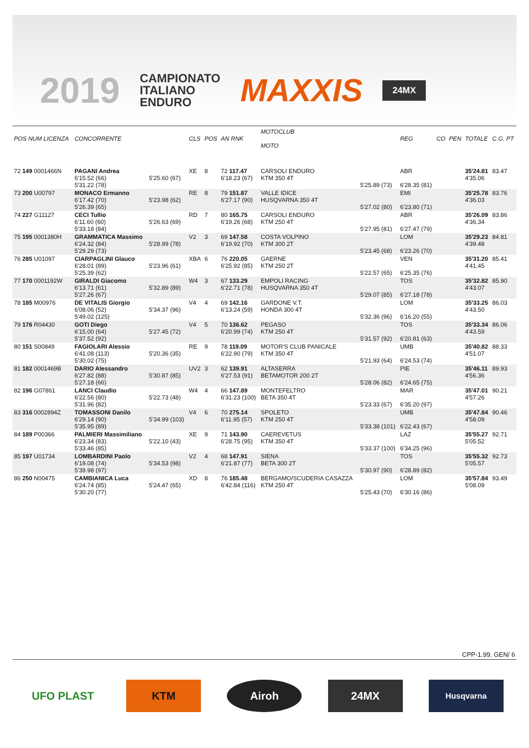2019 CAMPIONATO
ITALIANO
ENDURO MAXXIS 24MX
| POS NUM LICENZA | CONCORRENTE | | CLS | POS | AN RNK | MOTOCLUB MOTO | | REG | CO | PEN | TOTALE | C.G. PT |
| --- | --- | --- | --- | --- | --- | --- | --- | --- | --- | --- | --- | --- |
| 72 149 0001466N | PAGANI Andrea 6'15.52 (66) 5'31.22 (78) | 5'25.60 (67) | XE | 8 | 72 117.47 6'18.23 (67) | CARSOLI ENDURO KTM 350 4T | 5'25.89 (73) | ABR 6'28.35 (81) | | | 35'24.81 4'35.06 | 83.47 |
| 73 200 U00797 | MONACO Ermanno 6'17.42 (70) 5'26.39 (65) | 5'23.98 (62) | RE | 8 | 79 151.87 6'27.17 (90) | VALLE IDICE HUSQVARNA 350 4T | 5'27.02 (80) | EMI 6'23.80 (71) | | | 35'25.78 4'36.03 | 83.76 |
| 74 227 G11127 | CECI Tullio 6'11.60 (60) 5'33.18 (84) | 5'26.63 (69) | RD | 7 | 80 165.75 6'19.26 (68) | CARSOLI ENDURO KTM 250 4T | 5'27.95 (81) | ABR 6'27.47 (79) | | | 35'26.09 4'36.34 | 83.86 |
| 75 195 0001380H | GRAMMATICA Massimo 6'24.32 (84) 5'29.29 (73) | 5'28.99 (78) | V2 | 3 | 69 147.58 6'19.92 (70) | COSTA VOLPINO KTM 300 2T | 5'23.45 (68) | LOM 6'23.26 (70) | | | 35'29.23 4'39.48 | 84.81 |
| 76 285 U01097 | CIARPAGLINI Glauco 6'28.01 (89) 5'25.39 (62) | 5'23.96 (61) | XBA | 6 | 76 220.05 6'25.92 (85) | GAERNE KTM 250 2T | 5'22.57 (65) | VEN 6'25.35 (76) | | | 35'31.20 4'41.45 | 85.41 |
| 77 170 0001192W | GIRALDI Giacomo 6'13.71 (61) 5'27.26 (67) | 5'32.89 (89) | W4 | 3 | 67 133.29 6'22.71 (78) | EMPOLI RACING HUSQVARNA 350 4T | 5'29.07 (85) | TOS 6'27.18 (78) | | | 35'32.82 4'43.07 | 85.90 |
| 78 185 M00976 | DE VITALIS Giorgio 6'08.06 (52) 5'49.02 (125) | 5'34.37 (96) | V4 | 4 | 69 142.16 6'13.24 (59) | GARDONE V.T. HONDA 300 4T | 5'32.36 (96) | LOM 6'16.20 (55) | | | 35'33.25 4'43.50 | 86.03 |
| 79 176 R04430 | GOTI Diego 6'15.00 (64) 5'37.52 (92) | 5'27.45 (72) | V4 | 5 | 70 136.62 6'20.99 (74) | PEGASO KTM 250 4T | 5'31.57 (92) | TOS 6'20.81 (63) | | | 35'33.34 4'43.59 | 86.06 |
| 80 151 S00849 | FAGIOLARI Alessio 6'41.08 (113) 5'30.02 (75) | 5'20.36 (35) | RE | 9 | 78 119.09 6'22.90 (79) | MOTOR'S CLUB PANICALE KTM 350 4T | 5'21.93 (64) | UMB 6'24.53 (74) | | | 35'40.82 4'51.07 | 88.33 |
| 81 182 0001469B | DARIO Alessandro 6'27.82 (88) 5'27.18 (66) | 5'30.87 (85) | UV2 | 3 | 62 139.91 6'27.53 (91) | ALTASERRA BETAMOTOR 200 2T | 5'28.06 (82) | PIE 6'24.65 (75) | | | 35'46.11 4'56.36 | 89.93 |
| 82 196 G07861 | LANCI Claudio 6'22.56 (80) 5'31.96 (82) | 5'22.73 (48) | W4 | 4 | 66 147.89 6'31.23 (100) | MONTEFELTRO BETA 350 4T | 5'23.33 (67) | MAR 6'35.20 (97) | | | 35'47.01 4'57.26 | 90.21 |
| 83 316 0002894Z | TOMASSONI Danilo 6'29.14 (90) 5'35.95 (89) | 5'34.99 (103) | V4 | 6 | 70 275.14 6'11.95 (57) | SPOLETO KTM 250 4T | 5'33.38 (101) | UMB 6'22.43 (67) | | | 35'47.84 4'58.09 | 90.46 |
| 84 189 P00366 | PALMIERI Massimiliano 6'23.34 (83) 5'33.46 (85) | 5'22.10 (43) | XE | 9 | 71 143.90 6'28.75 (95) | CAEREVETUS KTM 350 4T | 5'33.37 (100) | LAZ 6'34.25 (96) | | | 35'55.27 5'05.52 | 92.71 |
| 85 197 U01734 | LOMBARDINI Paolo 6'19.08 (74) 5'39.98 (97) | 5'34.53 (98) | V2 | 4 | 68 147.91 6'21.87 (77) | SIENA BETA 300 2T | 5'30.97 (90) | TOS 6'28.89 (82) | | | 35'55.32 5'05.57 | 92.73 |
| 86 250 N00475 | CAMBIANICA Luca 6'24.74 (85) 5'30.20 (77) | 5'24.47 (65) | XD | 8 | 76 185.48 6'42.84 (116) | BERGAMO/SCUDERIA CASAZZA KTM 250 4T | 5'25.43 (70) | LOM 6'30.16 (86) | | | 35'57.84 5'08.09 | 93.49 |
CPP-1.99. GEN/ 6
UFO PLAST KTM Airoh 24MX
Husqvarna